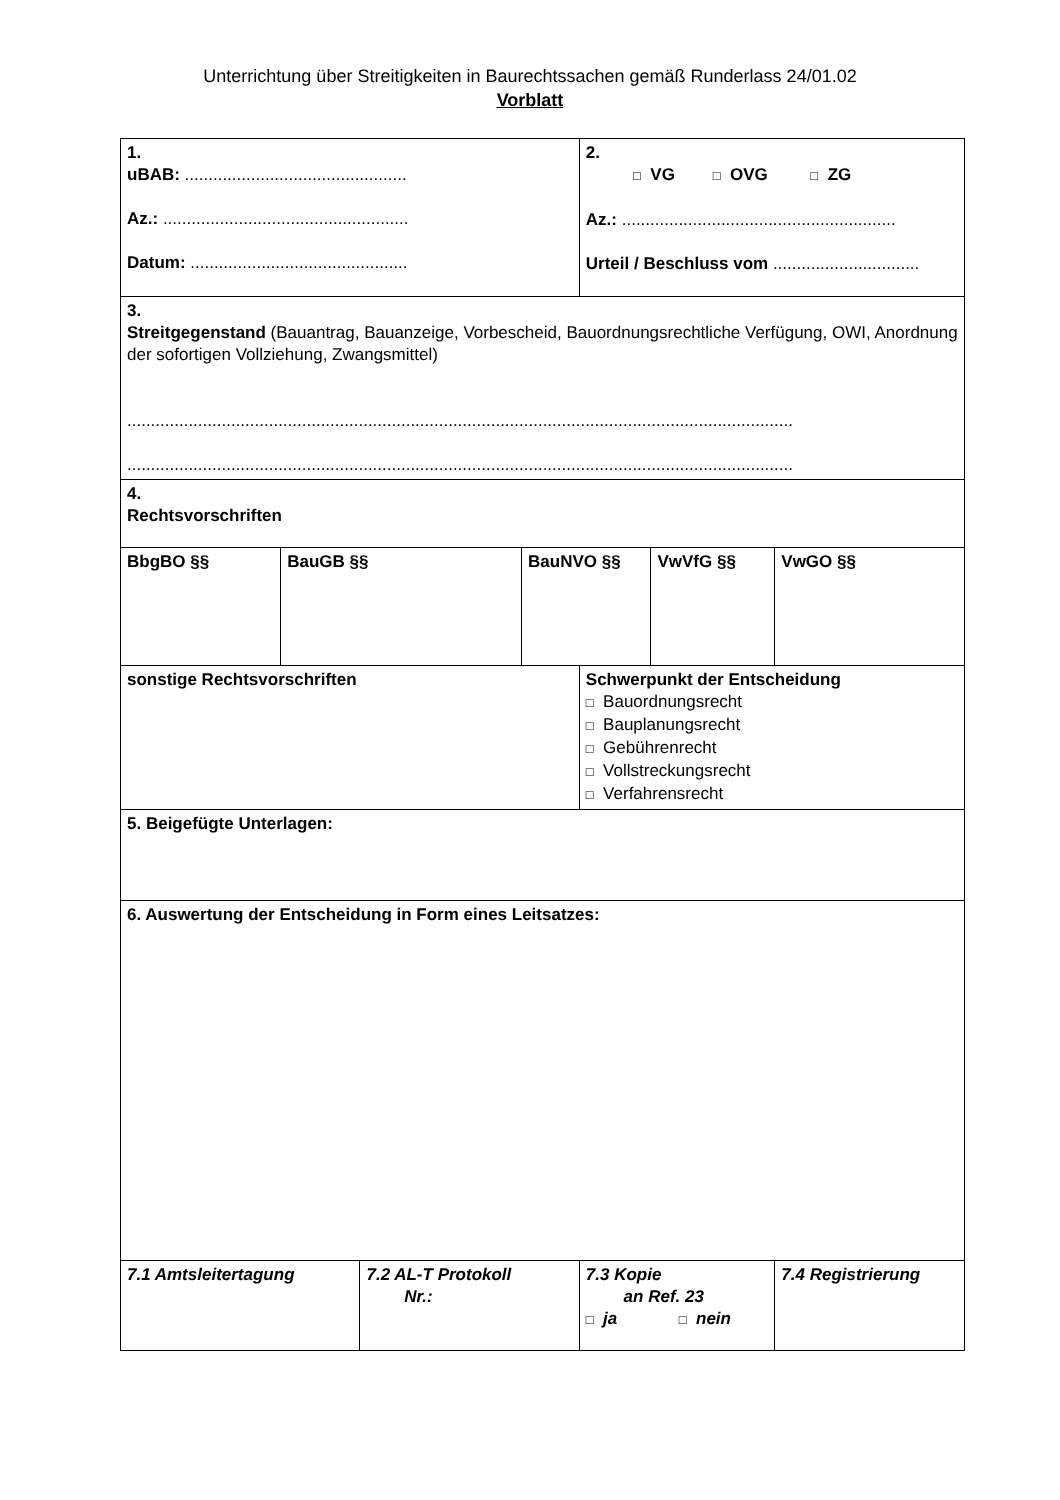Unterrichtung über Streitigkeiten in Baurechtssachen gemäß Runderlass 24/01.02
Vorblatt
| 1. uBAB: ............................................... Az.: .................................................... Datum: .............................................. | | | | 2. □ VG □ OVG □ ZG Az.: .......................................................... Urteil / Beschluss vom ............................... | | |
| 3. Streitgegenstand (Bauantrag, Bauanzeige, Vorbescheid, Bauordnungsrechtliche Verfügung, OWI, Anordnung der sofortigen Vollziehung, Zwangsmittel) ............................................................................................................................................. ............................................................................................................................................. | | | | | | |
| 4. Rechtsvorschriften | | | | | | |
| BbgBO §§ | BauGB §§ | | BauNVO §§ | | VwVfG §§ | VwGO §§ |
| sonstige Rechtsvorschriften | | | | Schwerpunkt der Entscheidung □ Bauordnungsrecht □ Bauplanungsrecht □ Gebührenrecht □ Vollstreckungsrecht □ Verfahrensrecht | | |
| 5. Beigefügte Unterlagen: | | | | | | |
| 6. Auswertung der Entscheidung in Form eines Leitsatzes: | | | | | | |
| 7.1 Amtsleitertagung | | 7.2 AL-T Protokoll Nr.: | | 7.3 Kopie an Ref. 23 □ ja □ nein | | 7.4 Registrierung |